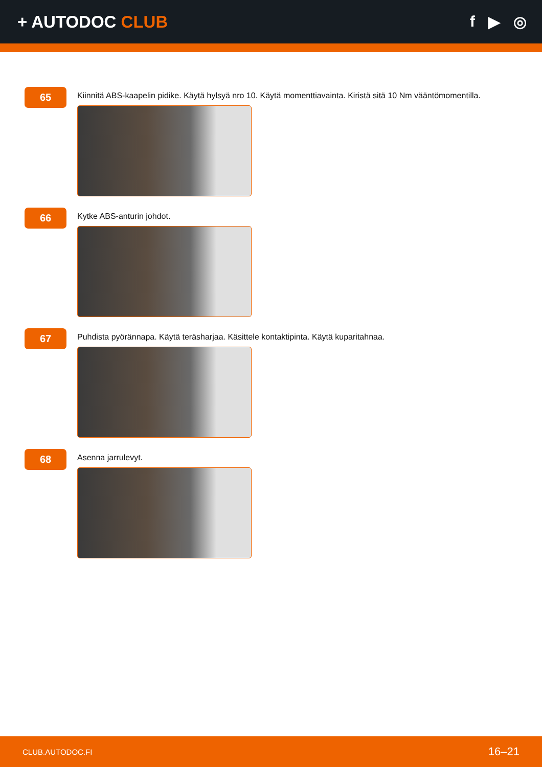+ AUTODOC CLUB f ▶ ◎
65
Kiinnitä ABS-kaapelin pidike. Käytä hylsyä nro 10. Käytä momenttiavainta. Kiristä sitä 10 Nm vääntömomentilla.
66
Kytke ABS-anturin johdot.
67
Puhdista pyörännapa. Käytä teräsharjaa. Käsittele kontaktipinta. Käytä kuparitahnaa.
68
Asenna jarrulevyt.
CLUB.AUTODOC.FI 16–21